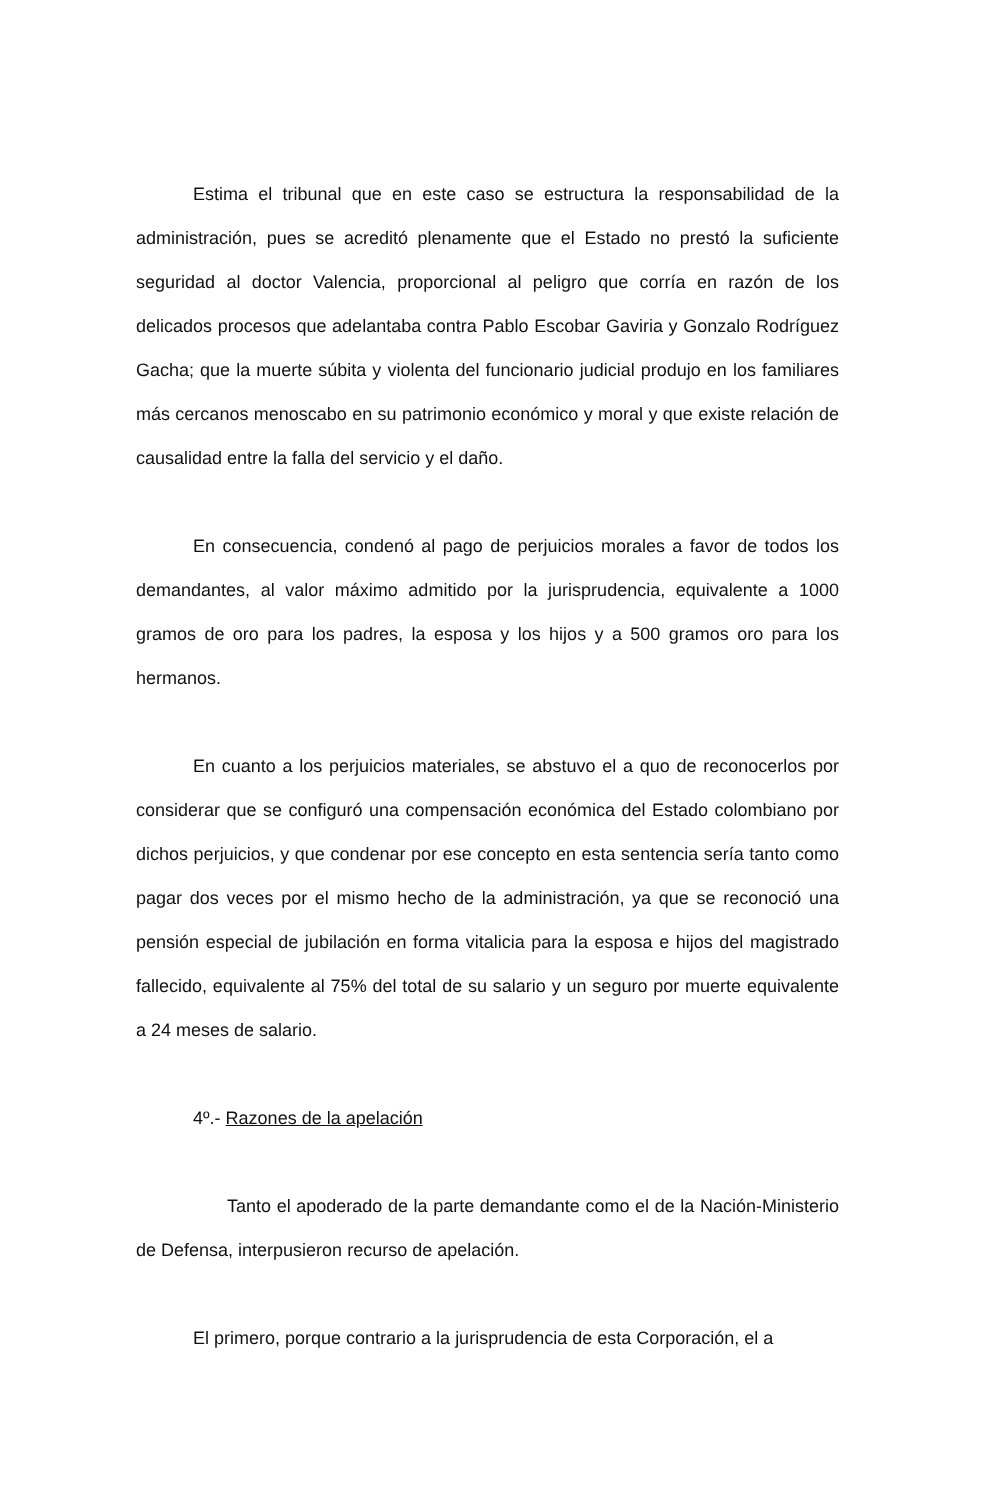Estima el tribunal que en este caso se estructura la responsabilidad de la administración, pues se acreditó plenamente que el Estado no prestó la suficiente seguridad al doctor Valencia, proporcional al peligro que corría en razón de los delicados procesos que adelantaba contra Pablo Escobar Gaviria y Gonzalo Rodríguez Gacha; que la muerte súbita y violenta del funcionario judicial produjo en los familiares más cercanos menoscabo en su patrimonio económico y moral y que existe relación de causalidad entre la falla del servicio y el daño.
En consecuencia, condenó al pago de perjuicios morales a favor de todos los demandantes, al valor máximo admitido por la jurisprudencia, equivalente a 1000 gramos de oro para los padres, la esposa y los hijos y a 500 gramos oro para los hermanos.
En cuanto a los perjuicios materiales, se abstuvo el a quo de reconocerlos por considerar que se configuró una compensación económica del Estado colombiano por dichos perjuicios, y que condenar por ese concepto en esta sentencia sería tanto como pagar dos veces por el mismo hecho de la administración, ya que se reconoció una pensión especial de jubilación en forma vitalicia para la esposa e hijos del magistrado fallecido, equivalente al 75% del total de su salario y un seguro por muerte equivalente a 24 meses de salario.
4º.- Razones de la apelación
Tanto el apoderado de la parte demandante como el de la Nación-Ministerio de Defensa, interpusieron recurso de apelación.
El primero, porque contrario a la jurisprudencia de esta Corporación, el a